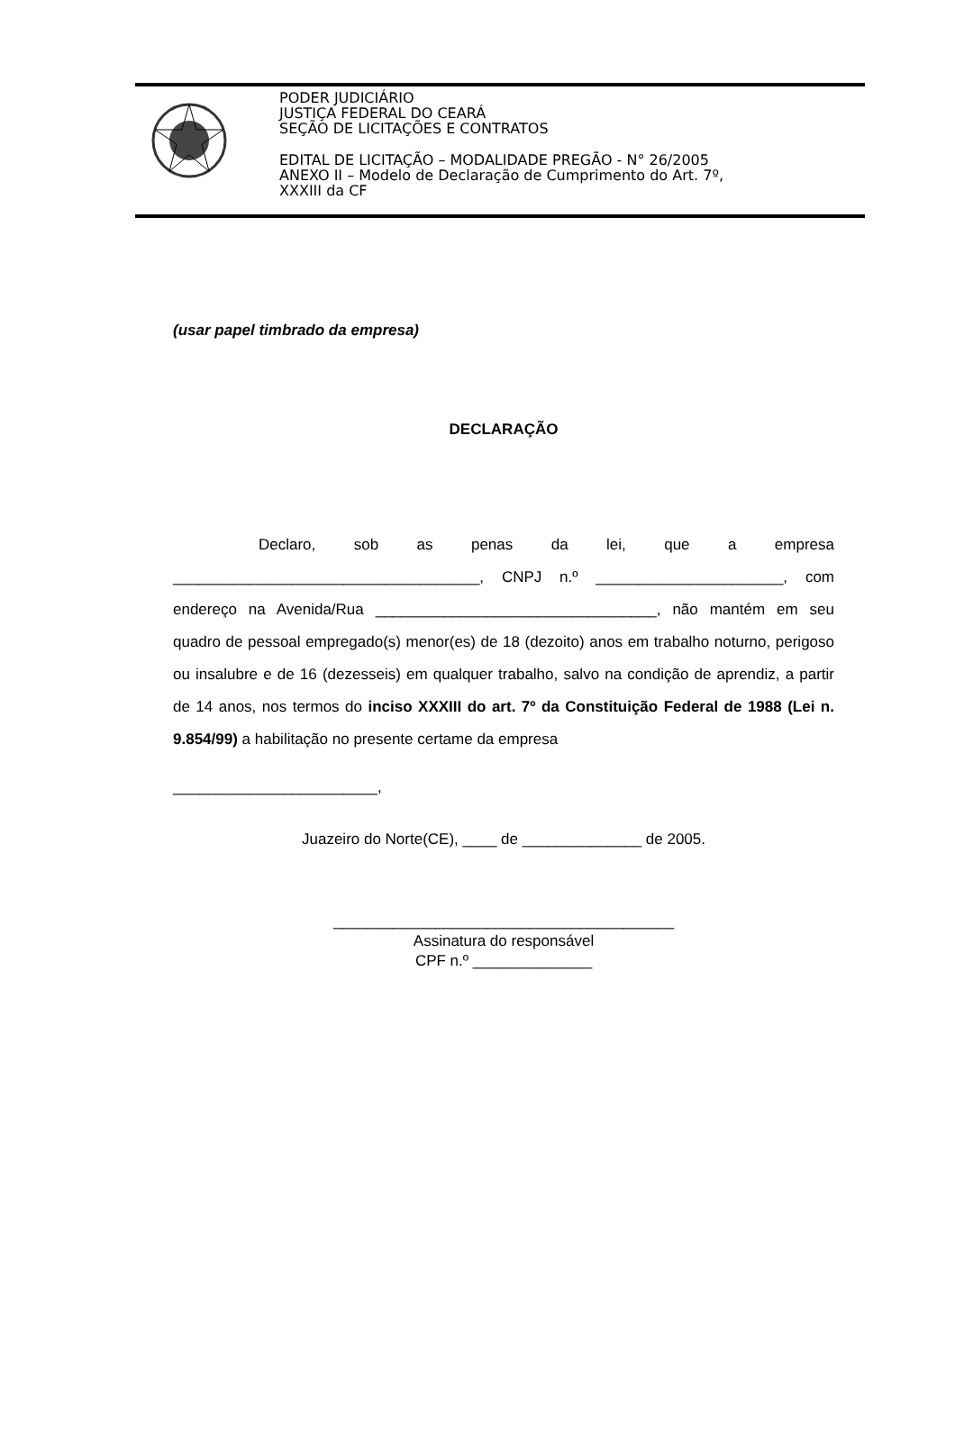PODER JUDICIÁRIO
JUSTIÇA FEDERAL DO CEARÁ
SEÇÃO DE LICITAÇÕES E CONTRATOS
EDITAL DE LICITAÇÃO – MODALIDADE PREGÃO - N° 26/2005
ANEXO II – Modelo de Declaração de Cumprimento do Art. 7º,
XXXIII da CF
(usar papel timbrado da empresa)
DECLARAÇÃO
Declaro, sob as penas da lei, que a empresa ____________________________________, CNPJ n.º ______________________, com endereço na Avenida/Rua _________________________________, não mantém em seu quadro de pessoal empregado(s) menor(es) de 18 (dezoito) anos em trabalho noturno, perigoso ou insalubre e de 16 (dezesseis) em qualquer trabalho, salvo na condição de aprendiz, a partir de 14 anos, nos termos do inciso XXXIII do art. 7º da Constituição Federal de 1988 (Lei n. 9.854/99) a habilitação no presente certame da empresa
________________________,
Juazeiro do Norte(CE), ____ de ______________ de 2005.
________________________________________
Assinatura do responsável
CPF n.º ______________